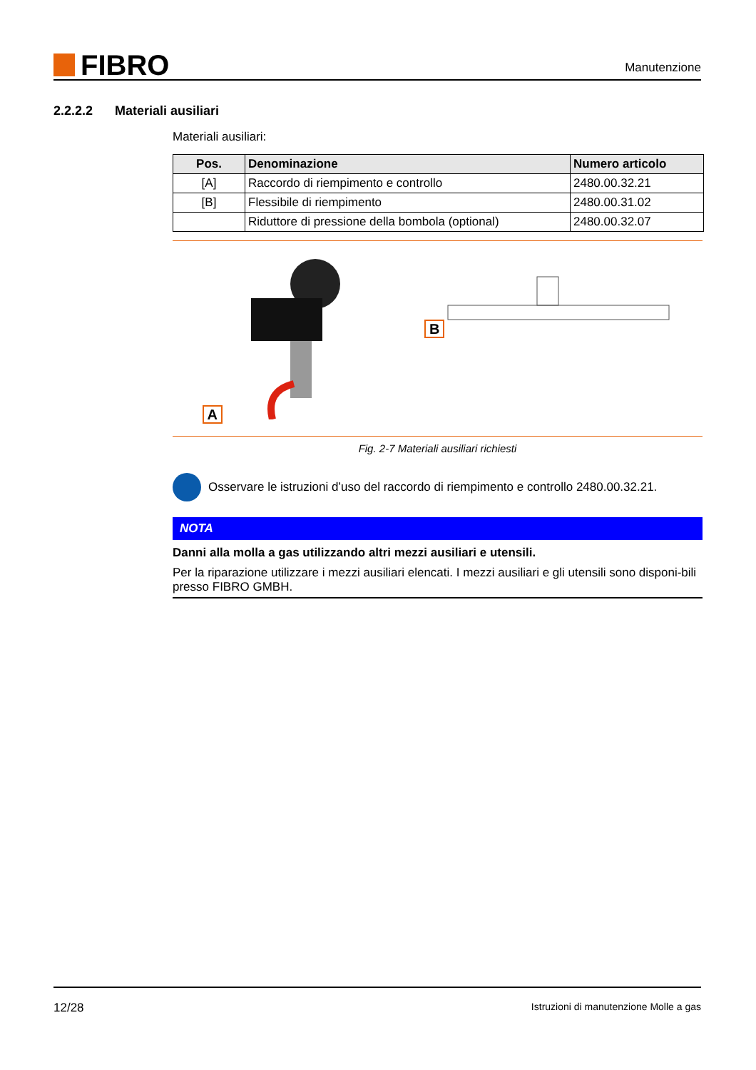FIBRO
Manutenzione
2.2.2.2 Materiali ausiliari
Materiali ausiliari:
| Pos. | Denominazione | Numero articolo |
| --- | --- | --- |
| [A] | Raccordo di riempimento e controllo | 2480.00.32.21 |
| [B] | Flessibile di riempimento | 2480.00.31.02 |
| | Riduttore di pressione della bombola (optional) | 2480.00.32.07 |
A B
Fig. 2-7 Materiali ausiliari richiesti
Osservare le istruzioni d’uso del raccordo di riempimento e controllo 2480.00.32.21.
NOTA
Danni alla molla a gas utilizzando altri mezzi ausiliari e utensili.
Per la riparazione utilizzare i mezzi ausiliari elencati. I mezzi ausiliari e gli utensili sono disponi-bili presso FIBRO GMBH.
12/28 Istruzioni di manutenzione Molle a gas